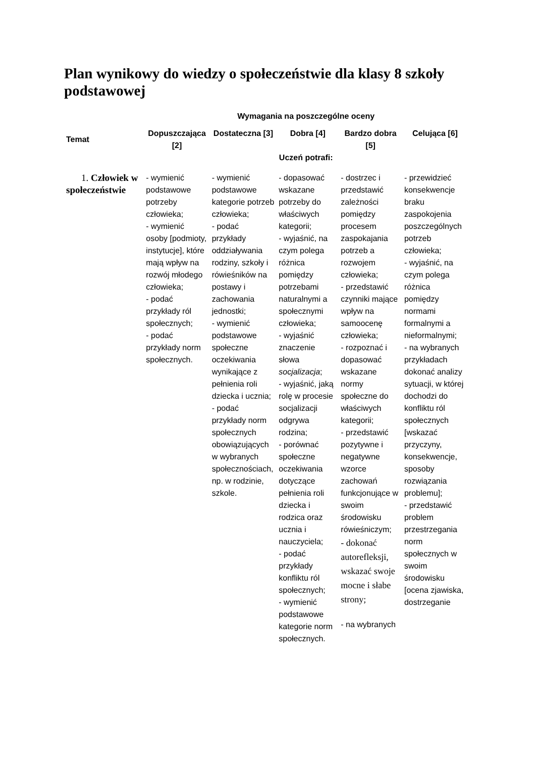Plan wynikowy do wiedzy o społeczeństwie dla klasy 8 szkoły podstawowej
| | Wymagania na poszczególne oceny | | | | |
| --- | --- | --- | --- | --- | --- |
| Temat | Dopuszczająca [2] | Dostateczna [3] | Dobra [4] | Bardzo dobra [5] | Celująca [6] |
| | Uczeń potrafi: | | | | |
| 1. Człowiek w społeczeństwie | - wymienić podstawowe potrzeby człowieka; - wymienić osoby [podmioty, instytucje], które mają wpływ na rozwój młodego człowieka; - podać przykłady ról społecznych; - podać przykłady norm społecznych. | - wymienić podstawowe kategorie potrzeb człowieka; - podać przykłady oddziaływania rodziny, szkoły i rówieśników na postawy i zachowania jednostki; - wymienić podstawowe społeczne oczekiwania wynikające z pełnienia roli dziecka i ucznia; - podać przykłady norm społecznych obowiązujących w wybranych społecznościach, np. w rodzinie, szkole. | - dopasować wskazane potrzeby do właściwych kategorii; - wyjaśnić, na czym polega różnica pomiędzy potrzebami naturalnymi a społecznymi człowieka; - wyjaśnić znaczenie słowa socjalizacja ; - wyjaśnić, jaką rolę w procesie socjalizacji odgrywa rodzina; - porównać społeczne oczekiwania dotyczące pełnienia roli dziecka i rodzica oraz ucznia i nauczyciela; - podać przykłady konfliktu ról społecznych; - wymienić podstawowe kategorie norm społecznych. | - dostrzec i przedstawić zależności pomiędzy procesem zaspokajania potrzeb a rozwojem człowieka; - przedstawić czynniki mające wpływ na samoocenę człowieka; - rozpoznać i dopasować wskazane normy społeczne do właściwych kategorii; - przedstawić pozytywne i negatywne wzorce zachowań funkcjonujące w swoim środowisku rówieśniczym; - dokonać autorefleksji, wskazać swoje mocne i słabe strony; - na wybranych | - przewidzieć konsekwencje braku zaspokojenia poszczególnych potrzeb człowieka; - wyjaśnić, na czym polega różnica pomiędzy normami formalnymi a nieformalnymi; - na wybranych przykładach dokonać analizy sytuacji, w której dochodzi do konfliktu ról społecznych [wskazać przyczyny, konsekwencje, sposoby rozwiązania problemu]; - przedstawić problem przestrzegania norm społecznych w swoim środowisku [ocena zjawiska, dostrzeganie |